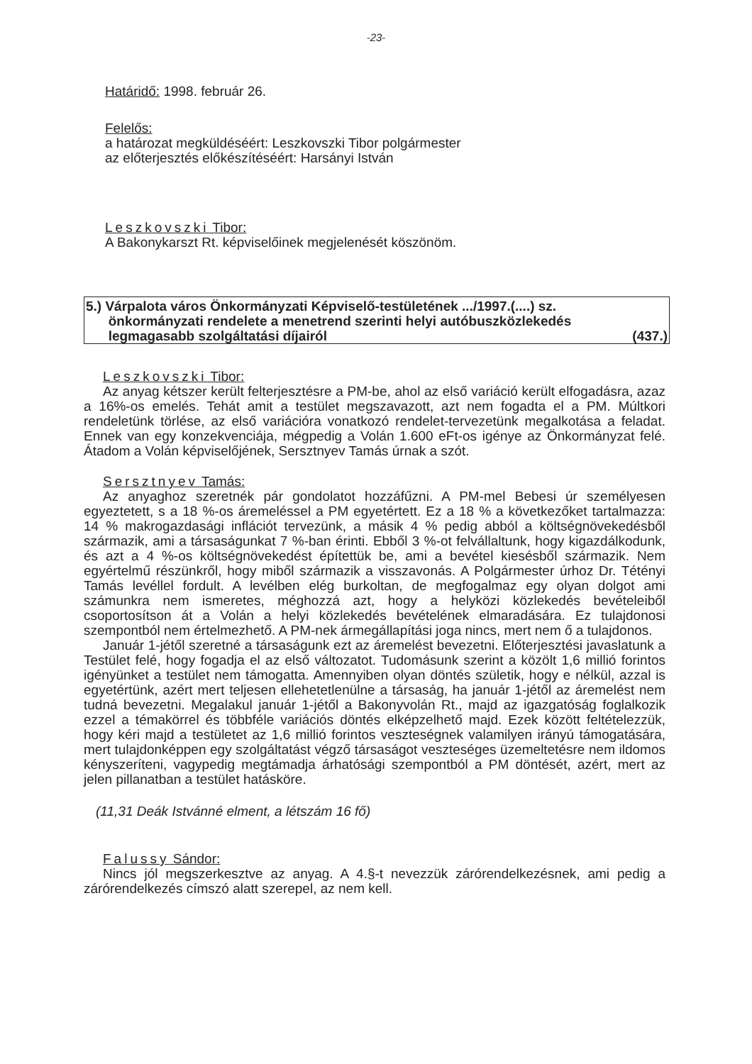-23-
Határidő: 1998. február 26.
Felelős:
a határozat megküldéséért: Leszkovszki Tibor polgármester
az előterjesztés előkészítéséért: Harsányi István
Leszkovszki Tibor:
A Bakonykarszt Rt. képviselőinek megjelenését köszönöm.
5.) Várpalota város Önkormányzati Képviselő-testületének .../1997.(....) sz.
önkormányzati rendelete a menetrend szerinti helyi autóbuszközlekedés
legmagasabb szolgáltatási díjairól (437.)
Leszkovszki Tibor:
Az anyag kétszer került felterjesztésre a PM-be, ahol az első variáció került elfogadásra, azaz a 16%-os emelés. Tehát amit a testület megszavazott, azt nem fogadta el a PM. Múltkori rendeletünk törlése, az első variációra vonatkozó rendelet-tervezetünk megalkotása a feladat. Ennek van egy konzekvenciája, mégpedig a Volán 1.600 eFt-os igénye az Önkormányzat felé. Átadom a Volán képviselőjének, Sersztnyev Tamás úrnak a szót.
Sersztnyev Tamás:
Az anyaghoz szeretnék pár gondolatot hozzáfűzni. A PM-mel Bebesi úr személyesen egyeztetett, s a 18 %-os áremeléssel a PM egyetértett. Ez a 18 % a következőket tartalmazza: 14 % makrogazdasági inflációt tervezünk, a másik 4 % pedig abból a költségnövekedésből származik, ami a társaságunkat 7 %-ban érinti. Ebből 3 %-ot felvállaltunk, hogy kigazdálkodunk, és azt a 4 %-os költségnövekedést építettük be, ami a bevétel kiesésből származik. Nem egyértelmű részünkről, hogy miből származik a visszavonás. A Polgármester úrhoz Dr. Tétényi Tamás levéllel fordult. A levélben elég burkoltan, de megfogalmaz egy olyan dolgot ami számunkra nem ismeretes, méghozzá azt, hogy a helyközi közlekedés bevételeiből csoportosítson át a Volán a helyi közlekedés bevételének elmaradására. Ez tulajdonosi szempontból nem értelmezhető. A PM-nek ármegállapítási joga nincs, mert nem ő a tulajdonos.
Január 1-jétől szeretné a társaságunk ezt az áremelést bevezetni. Előterjesztési javaslatunk a Testület felé, hogy fogadja el az első változatot. Tudomásunk szerint a közölt 1,6 millió forintos igényünket a testület nem támogatta. Amennyiben olyan döntés születik, hogy e nélkül, azzal is egyetértünk, azért mert teljesen ellehetetlenülne a társaság, ha január 1-jétől az áremelést nem tudná bevezetni. Megalakul január 1-jétől a Bakonyvolán Rt., majd az igazgatóság foglalkozik ezzel a témakörrel és többféle variációs döntés elképzelhető majd. Ezek között feltételezzük, hogy kéri majd a testületet az 1,6 millió forintos veszteségnek valamilyen irányú támogatására, mert tulajdonképpen egy szolgáltatást végző társaságot veszteséges üzemeltetésre nem ildomos kényszeríteni, vagypedig megtámadja árhatósági szempontból a PM döntését, azért, mert az jelen pillanatban a testület hatásköre.
(11,31 Deák Istvánné elment, a létszám 16 fő)
Falussy Sándor:
Nincs jól megszerkesztve az anyag. A 4.§-t nevezzük zárórendelkezésnek, ami pedig a zárórendelkezés címszó alatt szerepel, az nem kell.